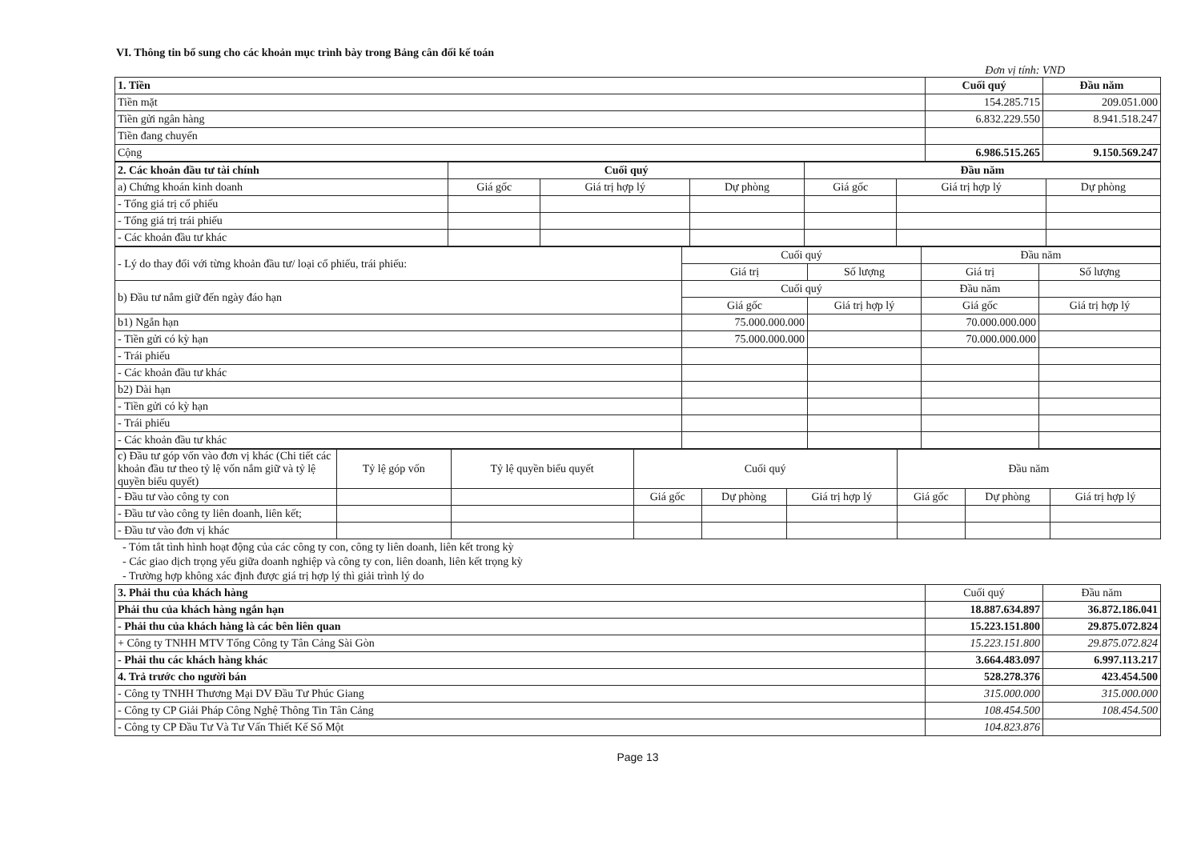VI. Thông tin bổ sung cho các khoản mục trình bày trong Bảng cân đối kế toán
Đơn vị tính: VND
| 1. Tiền | Cuối quý | Đầu năm |
| Tiền mặt | 154.285.715 | 209.051.000 |
| Tiền gửi ngân hàng | 6.832.229.550 | 8.941.518.247 |
| Tiền đang chuyển | | |
| Cộng | 6.986.515.265 | 9.150.569.247 |
| 2. Các khoản đầu tư tài chính | Cuối quý | | | Đầu năm | | |
| a) Chứng khoán kinh doanh | Giá gốc | Giá trị hợp lý | Dự phòng | Giá gốc | Giá trị hợp lý | Dự phòng |
| - Tổng giá trị cổ phiếu | | | | | | |
| - Tổng giá trị trái phiếu | | | | | | |
| - Các khoản đầu tư khác | | | | | | |
| - Lý do thay đổi với từng khoản đầu tư/ loại cổ phiếu, trái phiếu: | Cuối quý | | Đầu năm | |
| | Giá trị | Số lượng | Giá trị | Số lượng |
| b) Đầu tư nắm giữ đến ngày đáo hạn | Cuối quý | | Đầu năm | |
| | Giá gốc | Giá trị hợp lý | Giá gốc | Giá trị hợp lý |
| b1) Ngắn hạn | 75.000.000.000 | | 70.000.000.000 | |
| - Tiền gửi có kỳ hạn | 75.000.000.000 | | 70.000.000.000 | |
| - Trái phiếu | | | | |
| - Các khoản đầu tư khác | | | | |
| b2) Dài hạn | | | | |
| - Tiền gửi có kỳ hạn | | | | |
| - Trái phiếu | | | | |
| - Các khoản đầu tư khác | | | | |
| c) Đầu tư góp vốn vào đơn vị khác (Chi tiết các khoản đầu tư theo tỷ lệ vốn nắm giữ và tỷ lệ quyền biểu quyết) | Tỷ lệ góp vốn | Tỷ lệ quyền biểu quyết | Cuối quý | | | Đầu năm | | |
| - Đầu tư vào công ty con | | | Giá gốc | Dự phòng | Giá trị hợp lý | Giá gốc | Dự phòng | Giá trị hợp lý |
| - Đầu tư vào công ty liên doanh, liên kết; | | | | | | | | |
| - Đầu tư vào đơn vị khác | | | | | | | | |
- Tóm tắt tình hình hoạt động của các công ty con, công ty liên doanh, liên kết trong kỳ
- Các giao dịch trọng yếu giữa doanh nghiệp và công ty con, liên doanh, liên kết trọng kỳ
- Trường hợp không xác định được giá trị hợp lý thì giải trình lý do
| 3. Phải thu của khách hàng | Cuối quý | Đầu năm |
| Phải thu của khách hàng ngắn hạn | 18.887.634.897 | 36.872.186.041 |
| - Phải thu của khách hàng là các bên liên quan | 15.223.151.800 | 29.875.072.824 |
| + Công ty TNHH MTV Tổng Công ty Tân Cảng Sài Gòn | 15.223.151.800 | 29.875.072.824 |
| - Phải thu các khách hàng khác | 3.664.483.097 | 6.997.113.217 |
| 4. Trả trước cho người bán | 528.278.376 | 423.454.500 |
| - Công ty TNHH Thương Mại DV Đầu Tư Phúc Giang | 315.000.000 | 315.000.000 |
| - Công ty CP Giải Pháp Công Nghệ Thông Tin Tân Cảng | 108.454.500 | 108.454.500 |
| - Công ty CP Đầu Tư Và Tư Vấn Thiết Kế Số Một | 104.823.876 | |
Page 13